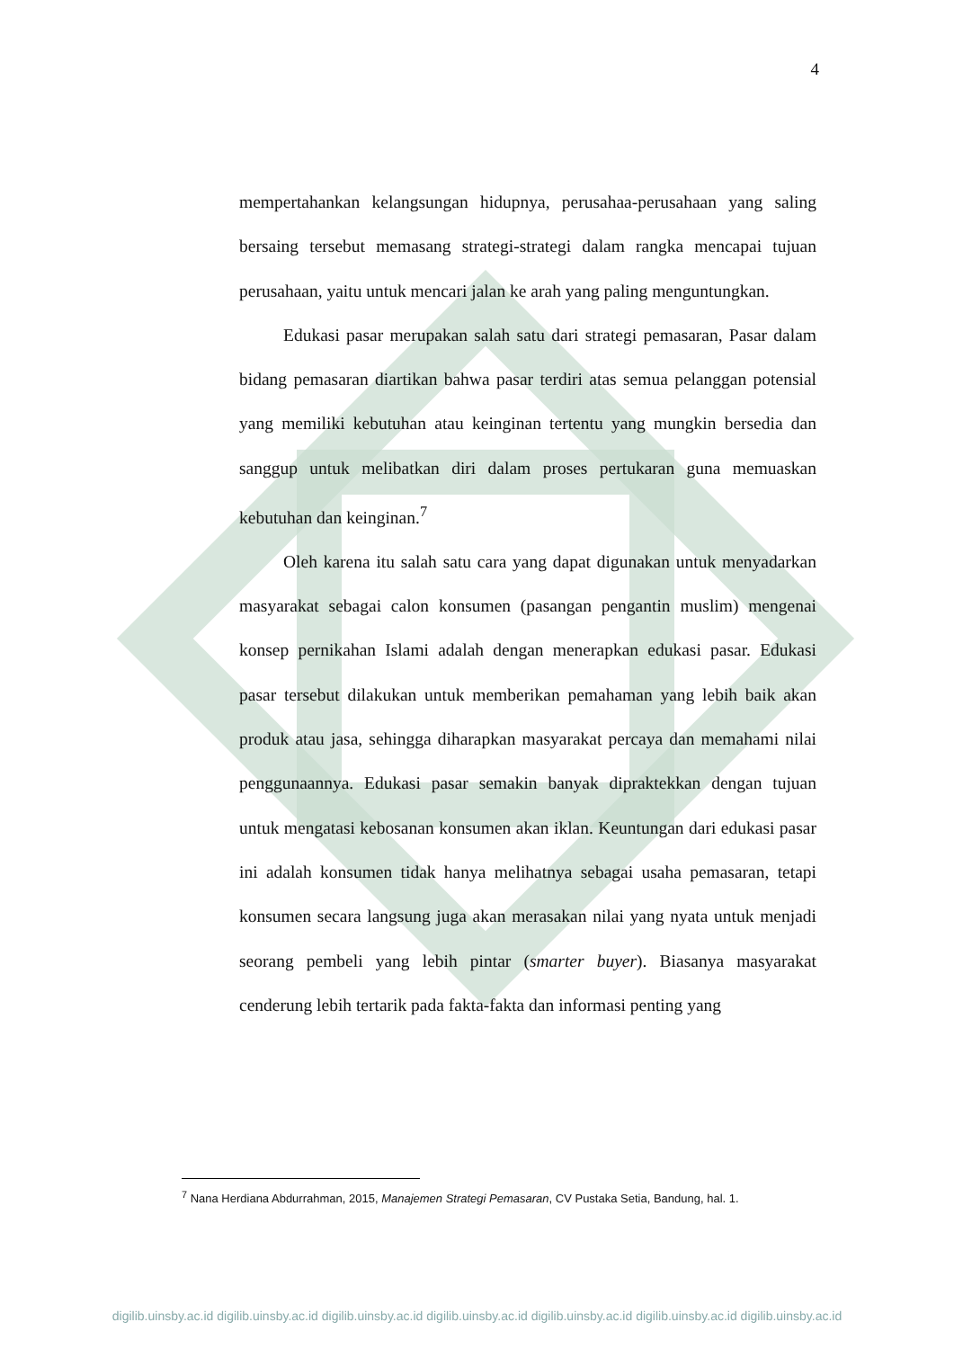4
mempertahankan kelangsungan hidupnya, perusahaa-perusahaan yang saling bersaing tersebut memasang strategi-strategi dalam rangka mencapai tujuan perusahaan, yaitu untuk mencari jalan ke arah yang paling menguntungkan.
Edukasi pasar merupakan salah satu dari strategi pemasaran, Pasar dalam bidang pemasaran diartikan bahwa pasar terdiri atas semua pelanggan potensial yang memiliki kebutuhan atau keinginan tertentu yang mungkin bersedia dan sanggup untuk melibatkan diri dalam proses pertukaran guna memuaskan kebutuhan dan keinginan.<sup>7</sup>
Oleh karena itu salah satu cara yang dapat digunakan untuk menyadarkan masyarakat sebagai calon konsumen (pasangan pengantin muslim) mengenai konsep pernikahan Islami adalah dengan menerapkan edukasi pasar. Edukasi pasar tersebut dilakukan untuk memberikan pemahaman yang lebih baik akan produk atau jasa, sehingga diharapkan masyarakat percaya dan memahami nilai penggunaannya. Edukasi pasar semakin banyak dipraktekkan dengan tujuan untuk mengatasi kebosanan konsumen akan iklan. Keuntungan dari edukasi pasar ini adalah konsumen tidak hanya melihatnya sebagai usaha pemasaran, tetapi konsumen secara langsung juga akan merasakan nilai yang nyata untuk menjadi seorang pembeli yang lebih pintar (smarter buyer). Biasanya masyarakat cenderung lebih tertarik pada fakta-fakta dan informasi penting yang
<sup>7</sup> Nana Herdiana Abdurrahman, 2015, Manajemen Strategi Pemasaran, CV Pustaka Setia, Bandung, hal. 1.
digilib.uinsby.ac.id digilib.uinsby.ac.id digilib.uinsby.ac.id digilib.uinsby.ac.id digilib.uinsby.ac.id digilib.uinsby.ac.id digilib.uinsby.ac.id